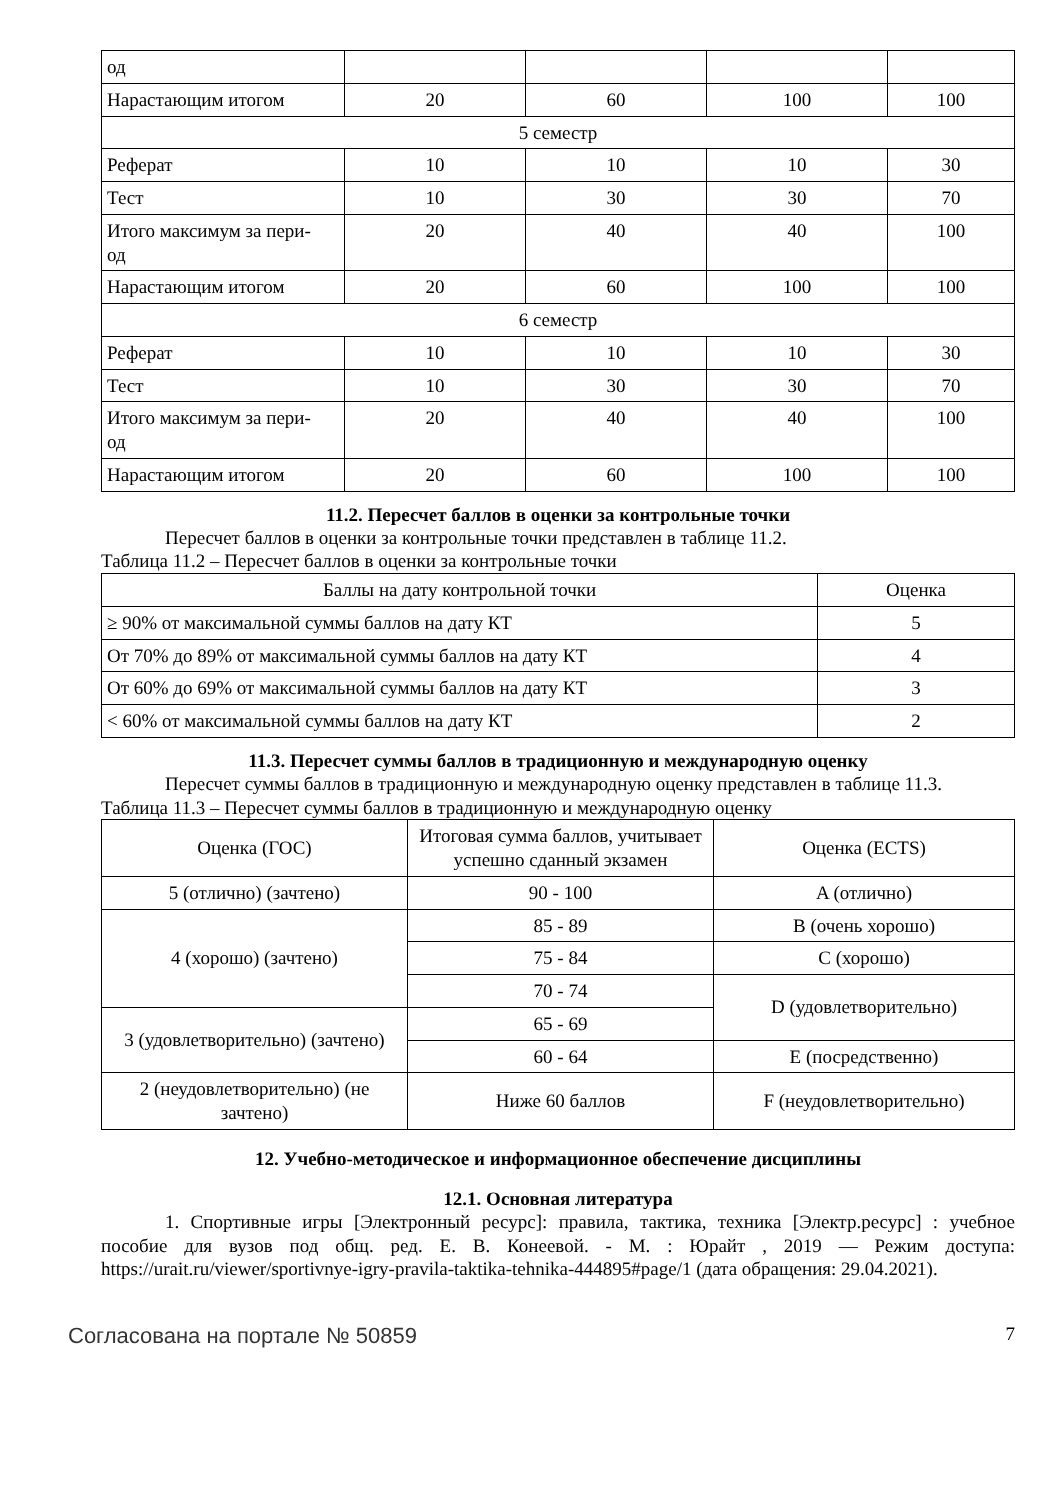| од | | | | |
| Нарастающим итогом | 20 | 60 | 100 | 100 |
| 5 семестр | | | | |
| Реферат | 10 | 10 | 10 | 30 |
| Тест | 10 | 30 | 30 | 70 |
| Итого максимум за пери- од | 20 | 40 | 40 | 100 |
| Нарастающим итогом | 20 | 60 | 100 | 100 |
| 6 семестр | | | | |
| Реферат | 10 | 10 | 10 | 30 |
| Тест | 10 | 30 | 30 | 70 |
| Итого максимум за пери- од | 20 | 40 | 40 | 100 |
| Нарастающим итогом | 20 | 60 | 100 | 100 |
11.2. Пересчет баллов в оценки за контрольные точки
Пересчет баллов в оценки за контрольные точки представлен в таблице 11.2.
Таблица 11.2 – Пересчет баллов в оценки за контрольные точки
| Баллы на дату контрольной точки | Оценка |
| --- | --- |
| ≥ 90% от максимальной суммы баллов на дату КТ | 5 |
| От 70% до 89% от максимальной суммы баллов на дату КТ | 4 |
| От 60% до 69% от максимальной суммы баллов на дату КТ | 3 |
| < 60% от максимальной суммы баллов на дату КТ | 2 |
11.3. Пересчет суммы баллов в традиционную и международную оценку
Пересчет суммы баллов в традиционную и международную оценку представлен в таблице 11.3.
Таблица 11.3 – Пересчет суммы баллов в традиционную и международную оценку
| Оценка (ГОС) | Итоговая сумма баллов, учитывает успешно сданный экзамен | Оценка (ECTS) |
| --- | --- | --- |
| 5 (отлично) (зачтено) | 90 - 100 | A (отлично) |
| 4 (хорошо) (зачтено) | 85 - 89 | B (очень хорошо) |
| | 75 - 84 | C (хорошо) |
| | 70 - 74 | D (удовлетворительно) |
| 3 (удовлетворительно) (зачтено) | 65 - 69 | |
| | 60 - 64 | E (посредственно) |
| 2 (неудовлетворительно) (не зачтено) | Ниже 60 баллов | F (неудовлетворительно) |
12. Учебно-методическое и информационное обеспечение дисциплины
12.1. Основная литература
1. Спортивные игры [Электронный ресурс]: правила, тактика, техника [Электр.ресурс] : учебное пособие для вузов под общ. ред. Е. В. Конеевой. - М. : Юрайт , 2019 — Режим доступа: https://urait.ru/viewer/sportivnye-igry-pravila-taktika-tehnika-444895#page/1 (дата обращения: 29.04.2021).
Согласована на портале № 50859 7